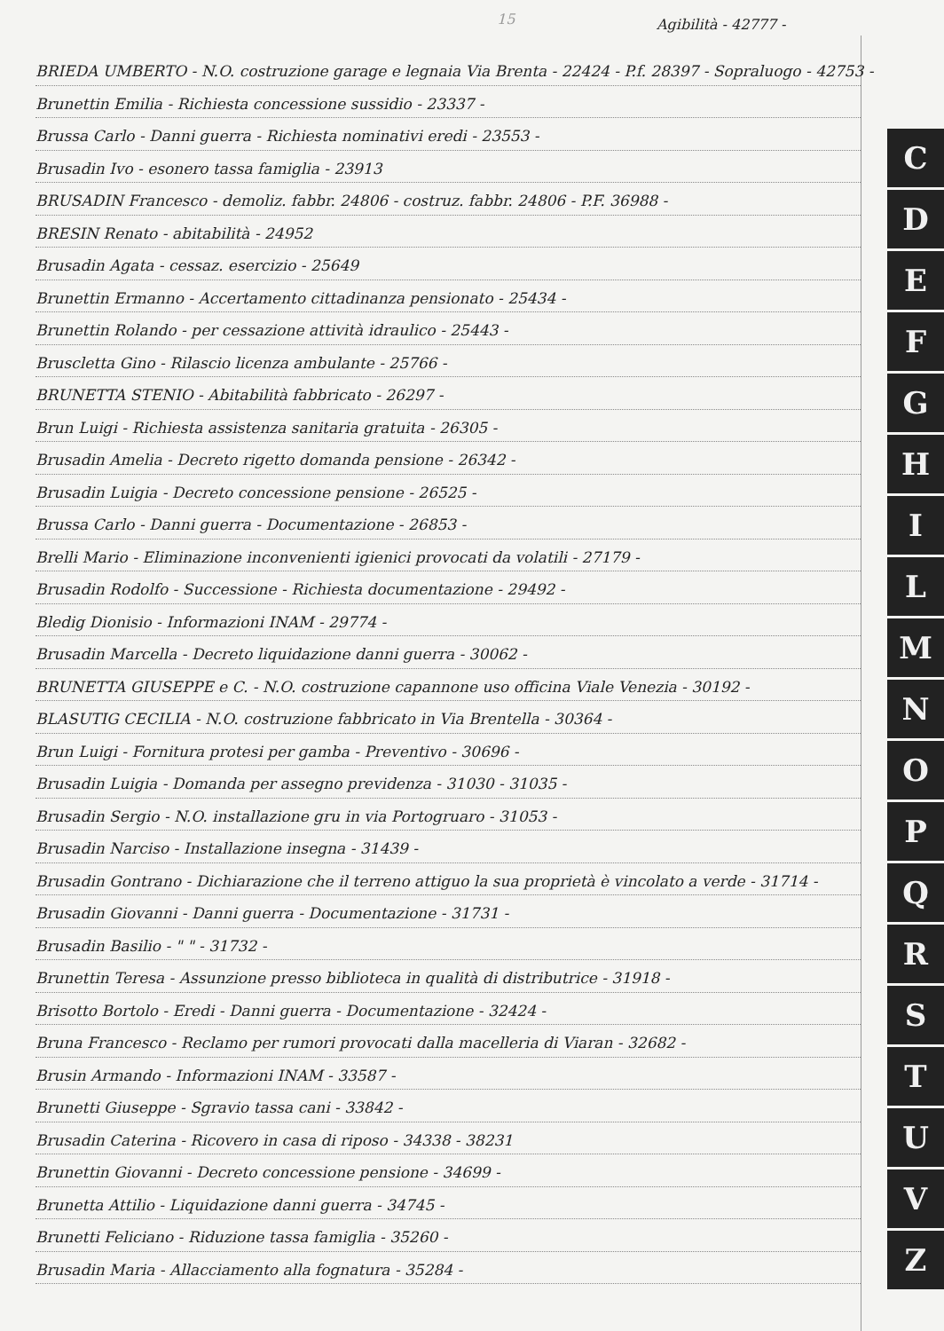15 Agibilità - 42777 -
BRIEDA UMBERTO - N.O. costruzione garage e legnaia Via Brenta - 22424 - P.f. 28397 - Sopraluogo - 42753 -
Brunettin Emilia - Richiesta concessione sussidio - 23337 -
Brussa Carlo - Danni guerra - Richiesta nominativi eredi - 23553 -
Brusadin Ivo - esonero tassa famiglia - 23913
BRUSADIN Francesco - demoliz. fabbr. 24806 - costruz. fabbr. 24806 - P.F. 36988 -
BRESIN Renato - abitabilità - 24952
Brusadin Agata - cessaz. esercizio - 25649
Brunettin Ermanno - Accertamento cittadinanza pensionato - 25434 -
Brunettin Rolando - per cessazione attività idraulico - 25443 -
Bruscletta Gino - Rilascio licenza ambulante - 25766 -
BRUNETTA STENIO - Abitabilità fabbricato - 26297 -
Brun Luigi - Richiesta assistenza sanitaria gratuita - 26305 -
Brusadin Amelia - Decreto rigetto domanda pensione - 26342 -
Brusadin Luigia - Decreto concessione pensione - 26525 -
Brussa Carlo - Danni guerra - Documentazione - 26853 -
Brelli Mario - Eliminazione inconvenienti igienici provocati da volatili - 27179 -
Brusadin Rodolfo - Successione - Richiesta documentazione - 29492 -
Bledig Dionisio - Informazioni INAM - 29774 -
Brusadin Marcella - Decreto liquidazione danni guerra - 30062 -
BRUNETTA GIUSEPPE e C. - N.O. costruzione capannone uso officina Viale Venezia - 30192 -
BLASUTIG CECILIA - N.O. costruzione fabbricato in Via Brentella - 30364 -
Brun Luigi - Fornitura protesi per gamba - Preventivo - 30696 -
Brusadin Luigia - Domanda per assegno previdenza - 31030 - 31035 -
Brusadin Sergio - N.O. installazione gru in via Portogruaro - 31053 -
Brusadin Narciso - Installazione insegna - 31439 -
Brusadin Gontrano - Dichiarazione che il terreno attiguo la sua proprietà è vincolato a verde - 31714 -
Brusadin Giovanni - Danni guerra - Documentazione - 31731 -
Brusadin Basilio - " " - 31732 -
Brunettin Teresa - Assunzione presso biblioteca in qualità di distributrice - 31918 -
Brisotto Bortolo - Eredi - Danni guerra - Documentazione - 32424 -
Bruna Francesco - Reclamo per rumori provocati dalla macelleria di Viaran - 32682 -
Brusin Armando - Informazioni INAM - 33587 -
Brunetti Giuseppe - Sgravio tassa cani - 33842 -
Brusadin Caterina - Ricovero in casa di riposo - 34338 - 38231
Brunettin Giovanni - Decreto concessione pensione - 34699 -
Brunetta Attilio - Liquidazione danni guerra - 34745 -
Brunetti Feliciano - Riduzione tassa famiglia - 35260 -
Brusadin Maria - Allacciamento alla fognatura - 35284 -
C
D
E
F
G
H
I
L
M
N
O
P
Q
R
S
T
U
V
Z